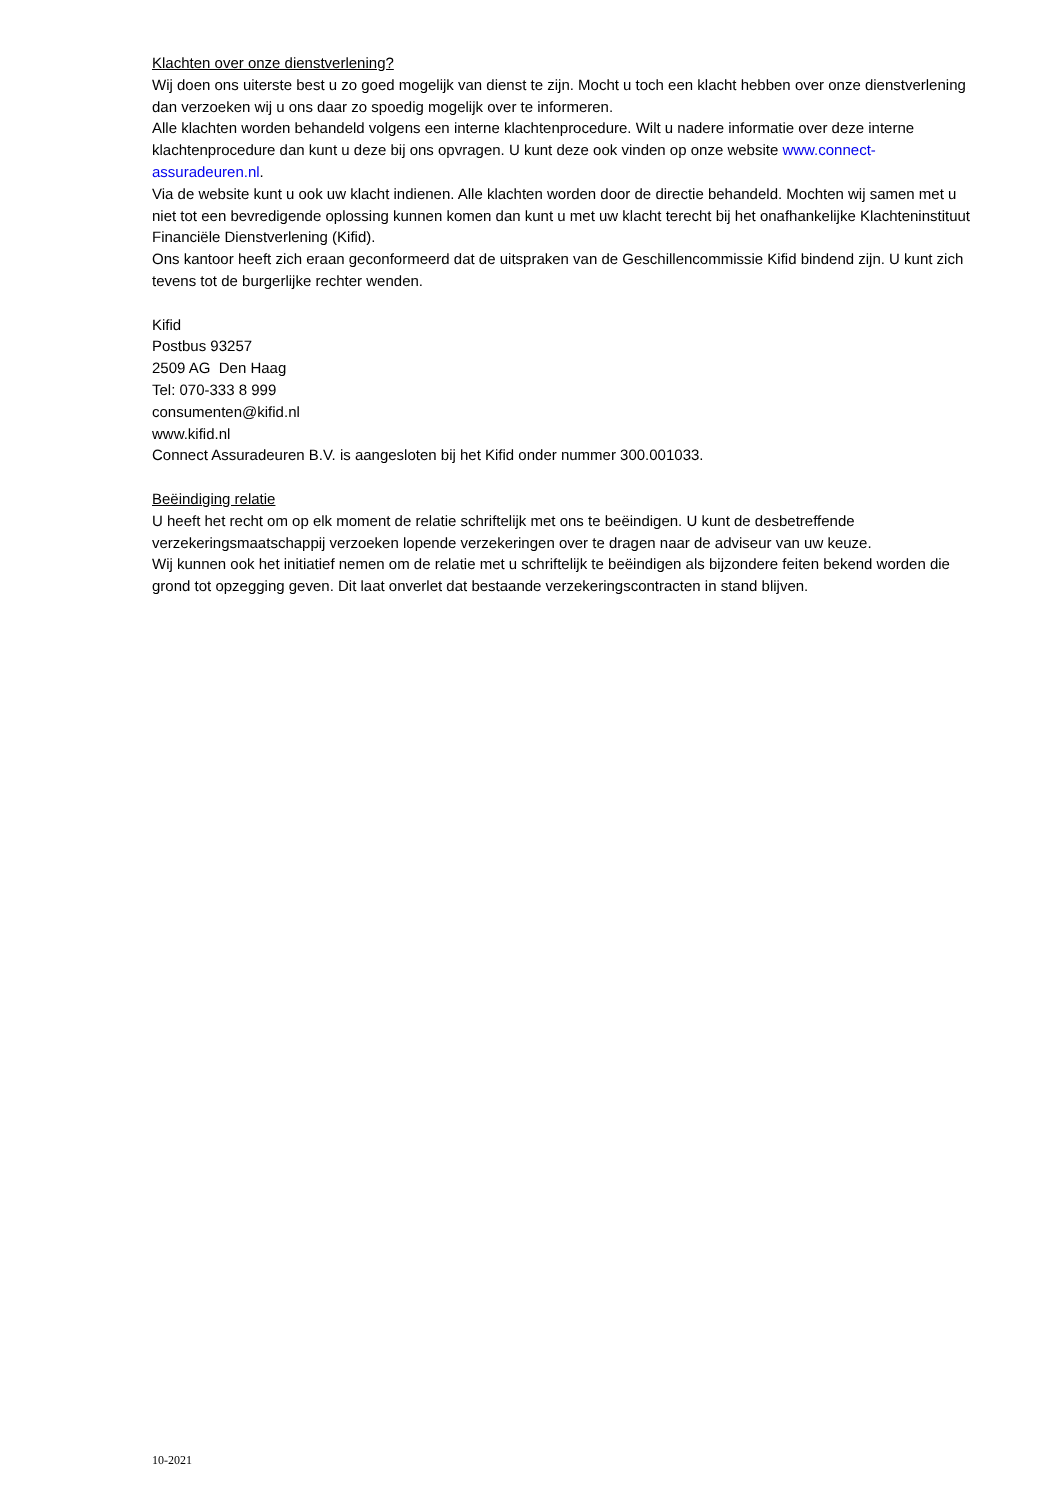Klachten over onze dienstverlening?
Wij doen ons uiterste best u zo goed mogelijk van dienst te zijn. Mocht u toch een klacht hebben over onze dienstverlening dan verzoeken wij u ons daar zo spoedig mogelijk over te informeren.
Alle klachten worden behandeld volgens een interne klachtenprocedure. Wilt u nadere informatie over deze interne klachtenprocedure dan kunt u deze bij ons opvragen. U kunt deze ook vinden op onze website www.connect-assuradeuren.nl.
Via de website kunt u ook uw klacht indienen. Alle klachten worden door de directie behandeld. Mochten wij samen met u niet tot een bevredigende oplossing kunnen komen dan kunt u met uw klacht terecht bij het onafhankelijke Klachteninstituut Financiële Dienstverlening (Kifid).
Ons kantoor heeft zich eraan geconformeerd dat de uitspraken van de Geschillencommissie Kifid bindend zijn. U kunt zich tevens tot de burgerlijke rechter wenden.
Kifid
Postbus 93257
2509 AG Den Haag
Tel: 070-333 8 999
consumenten@kifid.nl
www.kifid.nl
Connect Assuradeuren B.V. is aangesloten bij het Kifid onder nummer 300.001033.
Beëindiging relatie
U heeft het recht om op elk moment de relatie schriftelijk met ons te beëindigen. U kunt de desbetreffende verzekeringsmaatschappij verzoeken lopende verzekeringen over te dragen naar de adviseur van uw keuze.
Wij kunnen ook het initiatief nemen om de relatie met u schriftelijk te beëindigen als bijzondere feiten bekend worden die grond tot opzegging geven. Dit laat onverlet dat bestaande verzekeringscontracten in stand blijven.
10-2021